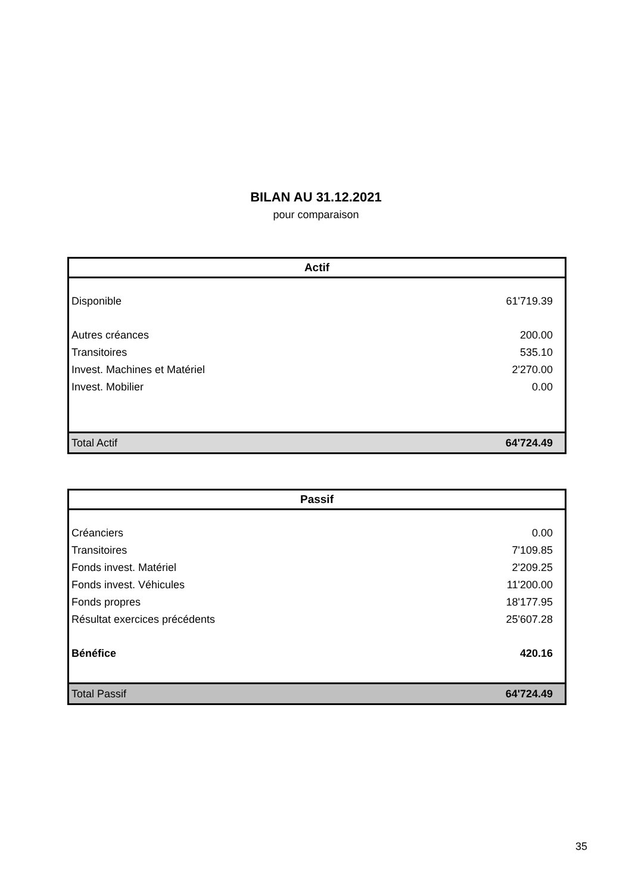BILAN AU 31.12.2021
pour comparaison
| Actif | |
| --- | --- |
| Disponible | 61'719.39 |
| Autres créances | 200.00 |
| Transitoires | 535.10 |
| Invest. Machines et Matériel | 2'270.00 |
| Invest. Mobilier | 0.00 |
| Total Actif | 64'724.49 |
| Passif | |
| --- | --- |
| Créanciers | 0.00 |
| Transitoires | 7'109.85 |
| Fonds invest. Matériel | 2'209.25 |
| Fonds invest. Véhicules | 11'200.00 |
| Fonds propres | 18'177.95 |
| Résultat exercices précédents | 25'607.28 |
| Bénéfice | 420.16 |
| Total Passif | 64'724.49 |
35